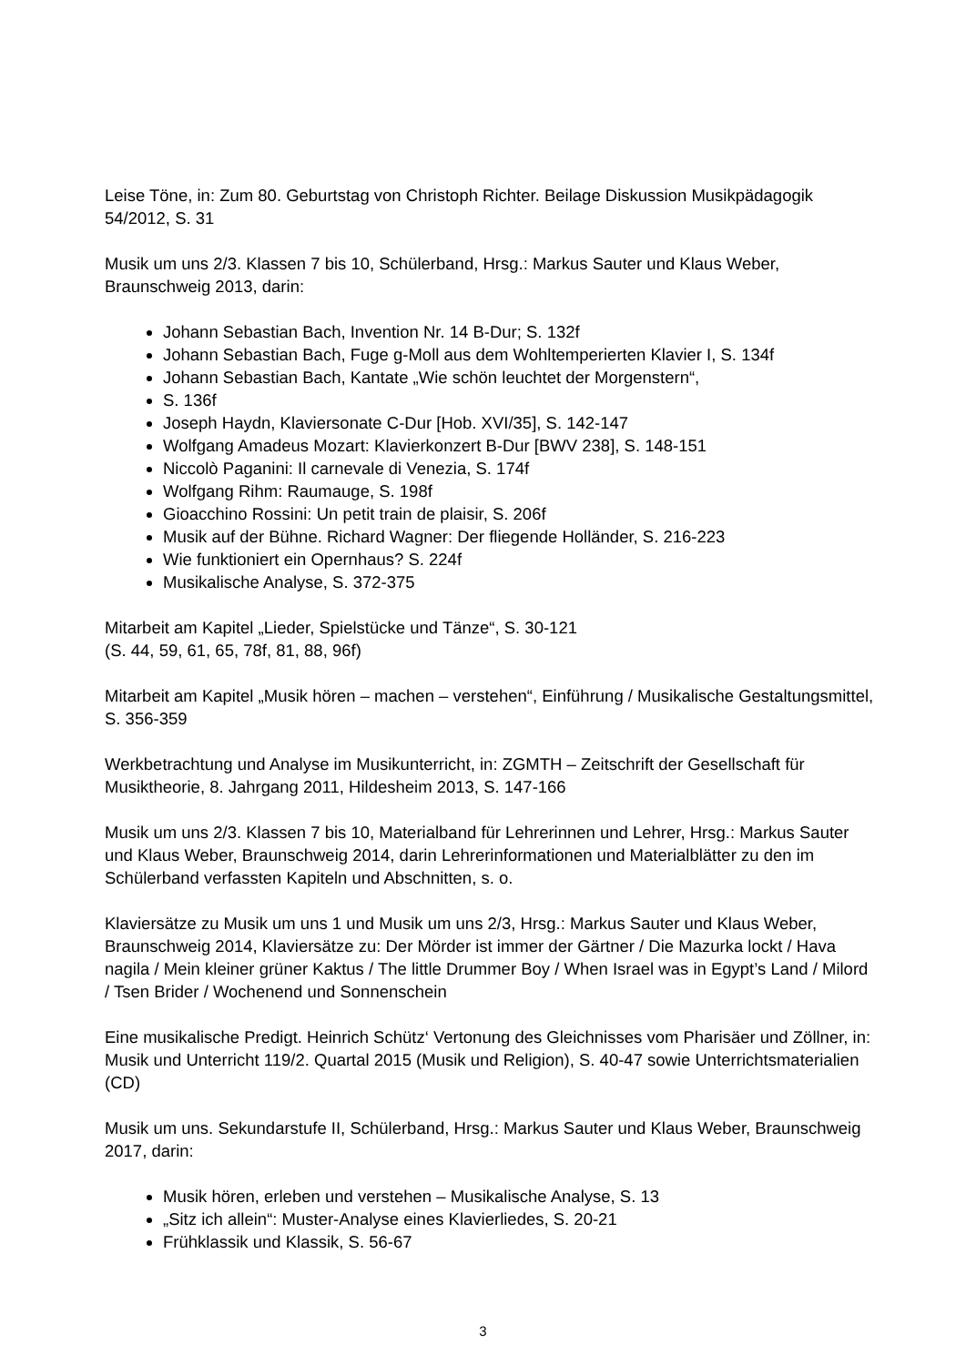Leise Töne, in: Zum 80. Geburtstag von Christoph Richter. Beilage Diskussion Musikpädagogik 54/2012, S. 31
Musik um uns 2/3. Klassen 7 bis 10, Schülerband, Hrsg.: Markus Sauter und Klaus Weber, Braunschweig 2013, darin:
Johann Sebastian Bach, Invention Nr. 14 B-Dur; S. 132f
Johann Sebastian Bach, Fuge g-Moll aus dem Wohltemperierten Klavier I, S. 134f
Johann Sebastian Bach, Kantate „Wie schön leuchtet der Morgenstern“,
S. 136f
Joseph Haydn, Klaviersonate C-Dur [Hob. XVI/35], S. 142-147
Wolfgang Amadeus Mozart: Klavierkonzert B-Dur [BWV 238], S. 148-151
Niccolò Paganini: Il carnevale di Venezia, S. 174f
Wolfgang Rihm: Raumauge, S. 198f
Gioacchino Rossini: Un petit train de plaisir, S. 206f
Musik auf der Bühne. Richard Wagner: Der fliegende Holländer, S. 216-223
Wie funktioniert ein Opernhaus? S. 224f
Musikalische Analyse, S. 372-375
Mitarbeit am Kapitel „Lieder, Spielstücke und Tänze“, S. 30-121
(S. 44, 59, 61, 65, 78f, 81, 88, 96f)
Mitarbeit am Kapitel „Musik hören – machen – verstehen“, Einführung / Musikalische Gestaltungsmittel, S. 356-359
Werkbetrachtung und Analyse im Musikunterricht, in: ZGMTH – Zeitschrift der Gesellschaft für Musiktheorie, 8. Jahrgang 2011, Hildesheim 2013, S. 147-166
Musik um uns 2/3. Klassen 7 bis 10, Materialband für Lehrerinnen und Lehrer, Hrsg.: Markus Sauter und Klaus Weber, Braunschweig 2014, darin Lehrerinformationen und Materialblätter zu den im Schülerband verfassten Kapiteln und Abschnitten, s. o.
Klaviersätze zu Musik um uns 1 und Musik um uns 2/3, Hrsg.: Markus Sauter und Klaus Weber, Braunschweig 2014, Klaviersätze zu: Der Mörder ist immer der Gärtner / Die Mazurka lockt / Hava nagila / Mein kleiner grüner Kaktus / The little Drummer Boy / When Israel was in Egypt’s Land / Milord / Tsen Brider / Wochenend und Sonnenschein
Eine musikalische Predigt. Heinrich Schütz‘ Vertonung des Gleichnisses vom Pharisäer und Zöllner, in: Musik und Unterricht 119/2. Quartal 2015 (Musik und Religion), S. 40-47 sowie Unterrichtsmaterialien (CD)
Musik um uns. Sekundarstufe II, Schülerband, Hrsg.: Markus Sauter und Klaus Weber, Braunschweig 2017, darin:
Musik hören, erleben und verstehen – Musikalische Analyse, S. 13
„Sitz ich allein“: Muster-Analyse eines Klavierliedes, S. 20-21
Frühklassik und Klassik, S. 56-67
3